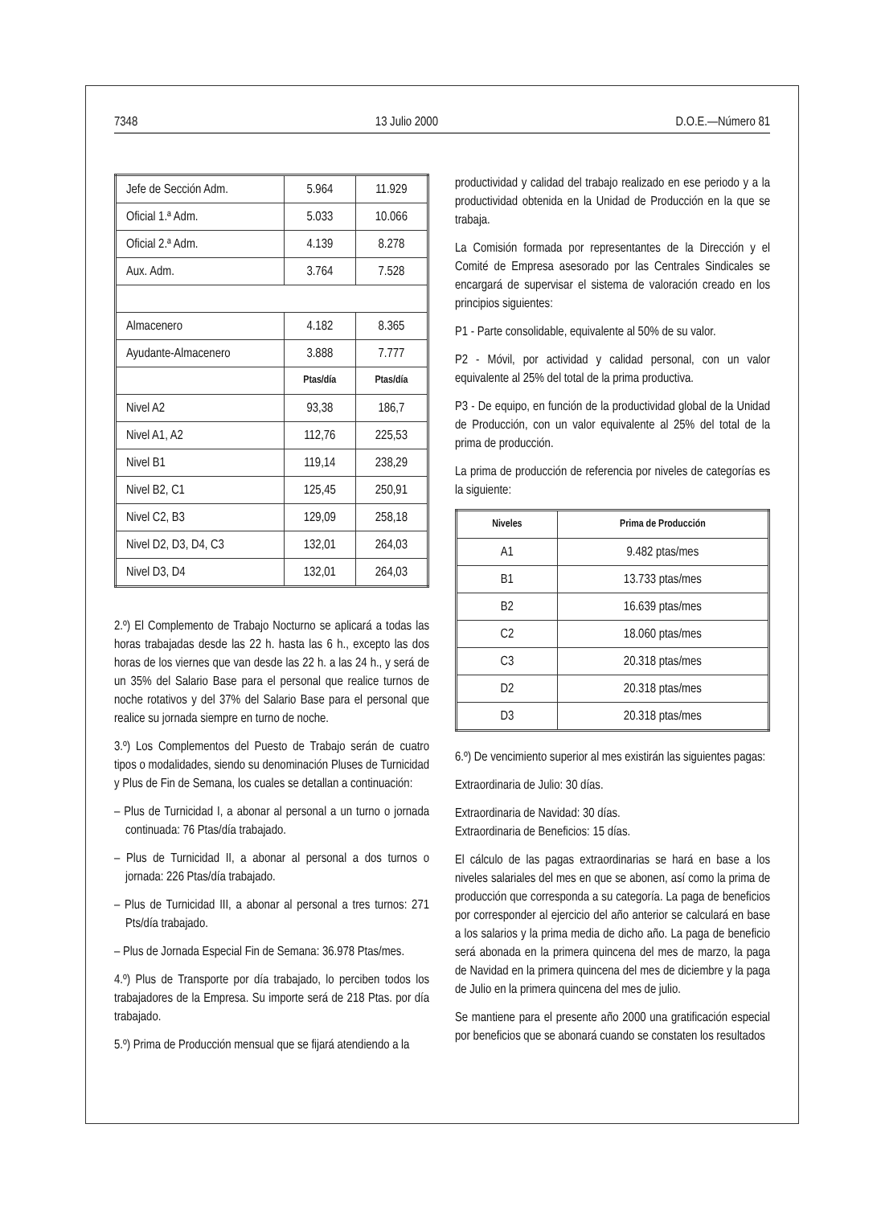7348 13 Julio 2000 D.O.E.—Número 81
| Jefe de Sección Adm. | 5.964 | 11.929 |
| Oficial 1.ª Adm. | 5.033 | 10.066 |
| Oficial 2.ª Adm. | 4.139 | 8.278 |
| Aux. Adm. | 3.764 | 7.528 |
| Almacenero | 4.182 | 8.365 |
| Ayudante-Almacenero | 3.888 | 7.777 |
| | Ptas/día | Ptas/día |
| Nivel A2 | 93,38 | 186,7 |
| Nivel A1, A2 | 112,76 | 225,53 |
| Nivel B1 | 119,14 | 238,29 |
| Nivel B2, C1 | 125,45 | 250,91 |
| Nivel C2, B3 | 129,09 | 258,18 |
| Nivel D2, D3, D4, C3 | 132,01 | 264,03 |
| Nivel D3, D4 | 132,01 | 264,03 |
2.º) El Complemento de Trabajo Nocturno se aplicará a todas las horas trabajadas desde las 22 h. hasta las 6 h., excepto las dos horas de los viernes que van desde las 22 h. a las 24 h., y será de un 35% del Salario Base para el personal que realice turnos de noche rotativos y del 37% del Salario Base para el personal que realice su jornada siempre en turno de noche.
3.º) Los Complementos del Puesto de Trabajo serán de cuatro tipos o modalidades, siendo su denominación Pluses de Turnicidad y Plus de Fin de Semana, los cuales se detallan a continuación:
– Plus de Turnicidad I, a abonar al personal a un turno o jornada continuada: 76 Ptas/día trabajado.
– Plus de Turnicidad II, a abonar al personal a dos turnos o jornada: 226 Ptas/día trabajado.
– Plus de Turnicidad III, a abonar al personal a tres turnos: 271 Pts/día trabajado.
– Plus de Jornada Especial Fin de Semana: 36.978 Ptas/mes.
4.º) Plus de Transporte por día trabajado, lo perciben todos los trabajadores de la Empresa. Su importe será de 218 Ptas. por día trabajado.
5.º) Prima de Producción mensual que se fijará atendiendo a la
productividad y calidad del trabajo realizado en ese periodo y a la productividad obtenida en la Unidad de Producción en la que se trabaja.
La Comisión formada por representantes de la Dirección y el Comité de Empresa asesorado por las Centrales Sindicales se encargará de supervisar el sistema de valoración creado en los principios siguientes:
P1 - Parte consolidable, equivalente al 50% de su valor.
P2 - Móvil, por actividad y calidad personal, con un valor equivalente al 25% del total de la prima productiva.
P3 - De equipo, en función de la productividad global de la Unidad de Producción, con un valor equivalente al 25% del total de la prima de producción.
La prima de producción de referencia por niveles de categorías es la siguiente:
| Niveles | Prima de Producción |
| --- | --- |
| A1 | 9.482 ptas/mes |
| B1 | 13.733 ptas/mes |
| B2 | 16.639 ptas/mes |
| C2 | 18.060 ptas/mes |
| C3 | 20.318 ptas/mes |
| D2 | 20.318 ptas/mes |
| D3 | 20.318 ptas/mes |
6.º) De vencimiento superior al mes existirán las siguientes pagas:
Extraordinaria de Julio: 30 días.
Extraordinaria de Navidad: 30 días.
Extraordinaria de Beneficios: 15 días.
El cálculo de las pagas extraordinarias se hará en base a los niveles salariales del mes en que se abonen, así como la prima de producción que corresponda a su categoría. La paga de beneficios por corresponder al ejercicio del año anterior se calculará en base a los salarios y la prima media de dicho año. La paga de beneficio será abonada en la primera quincena del mes de marzo, la paga de Navidad en la primera quincena del mes de diciembre y la paga de Julio en la primera quincena del mes de julio.
Se mantiene para el presente año 2000 una gratificación especial por beneficios que se abonará cuando se constaten los resultados